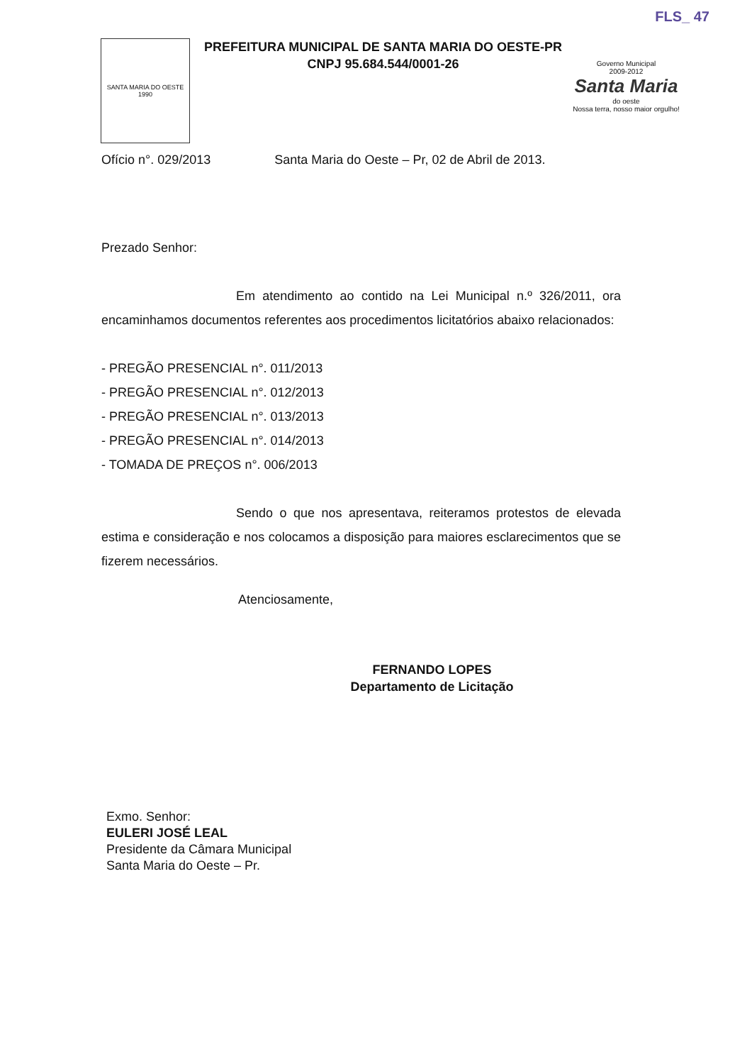FLS_ 47
SANTA MARIA DO OESTE
1990
PREFEITURA MUNICIPAL DE SANTA MARIA DO OESTE-PR
CNPJ 95.684.544/0001-26
Governo Municipal
2009-2012
Santa Maria
do oeste
Nossa terra, nosso maior orgulho!
Ofício n°. 029/2013 Santa Maria do Oeste – Pr, 02 de Abril de 2013.
Prezado Senhor:
Em atendimento ao contido na Lei Municipal n.º 326/2011, ora encaminhamos documentos referentes aos procedimentos licitatórios abaixo relacionados:
- PREGÃO PRESENCIAL n°. 011/2013
- PREGÃO PRESENCIAL n°. 012/2013
- PREGÃO PRESENCIAL n°. 013/2013
- PREGÃO PRESENCIAL n°. 014/2013
- TOMADA DE PREÇOS n°. 006/2013
Sendo o que nos apresentava, reiteramos protestos de elevada estima e consideração e nos colocamos a disposição para maiores esclarecimentos que se fizerem necessários.
Atenciosamente,
FERNANDO LOPES
Departamento de Licitação
Exmo. Senhor:
EULERI JOSÉ LEAL
Presidente da Câmara Municipal
Santa Maria do Oeste – Pr.